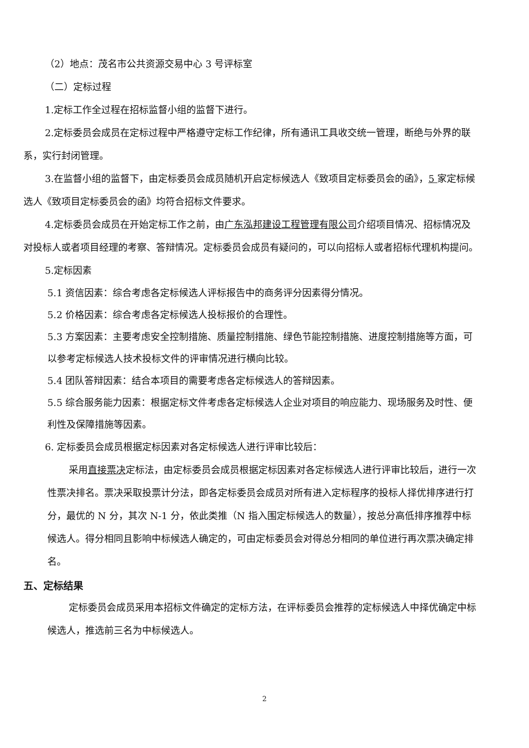（2）地点：茂名市公共资源交易中心 3 号评标室
（二）定标过程
1.定标工作全过程在招标监督小组的监督下进行。
2.定标委员会成员在定标过程中严格遵守定标工作纪律，所有通讯工具收交统一管理，断绝与外界的联系，实行封闭管理。
3.在监督小组的监督下，由定标委员会成员随机开启定标候选人《致项目定标委员会的函》，5 家定标候选人《致项目定标委员会的函》均符合招标文件要求。
4.定标委员会成员在开始定标工作之前，由广东泓邦建设工程管理有限公司介绍项目情况、招标情况及对投标人或者项目经理的考察、答辩情况。定标委员会成员有疑问的，可以向招标人或者招标代理机构提问。
5.定标因素
5.1 资信因素：综合考虑各定标候选人评标报告中的商务评分因素得分情况。
5.2 价格因素：综合考虑各定标候选人投标报价的合理性。
5.3 方案因素：主要考虑安全控制措施、质量控制措施、绿色节能控制措施、进度控制措施等方面，可以参考定标候选人技术投标文件的评审情况进行横向比较。
5.4 团队答辩因素：结合本项目的需要考虑各定标候选人的答辩因素。
5.5 综合服务能力因素：根据定标文件考虑各定标候选人企业对项目的响应能力、现场服务及时性、便利性及保障措施等因素。
6. 定标委员会成员根据定标因素对各定标候选人进行评审比较后：
采用直接票决定标法，由定标委员会成员根据定标因素对各定标候选人进行评审比较后，进行一次性票决排名。票决采取投票计分法，即各定标委员会成员对所有进入定标程序的投标人择优排序进行打分，最优的 N 分，其次 N-1 分，依此类推（N 指入围定标候选人的数量），按总分高低排序推荐中标候选人。得分相同且影响中标候选人确定的，可由定标委员会对得总分相同的单位进行再次票决确定排名。
五、定标结果
定标委员会成员采用本招标文件确定的定标方法，在评标委员会推荐的定标候选人中择优确定中标候选人，推选前三名为中标候选人。
2